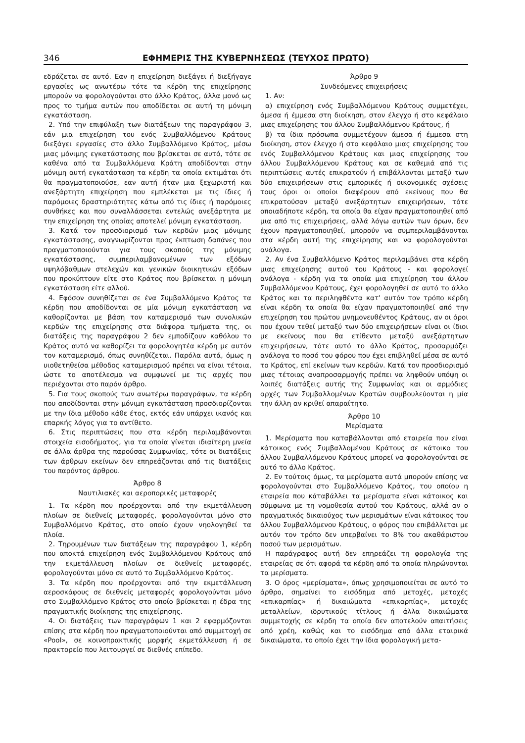346 ΕΦΗΜΕΡΙΣ ΤΗΣ ΚΥΒΕΡΝΗΣΕΩΣ (ΤΕΥΧΟΣ ΠΡΩΤΟ)
εδράζεται σε αυτό. Εαν η επιχείρηση διεξάγει ή διεξήγαγε εργασίες ως ανωτέρω τότε τα κέρδη της επιχείρησης μπορούν να φορολογούνται στο άλλο Κράτος, άλλα μονό ως προς το τμήμα αυτών που αποδίδεται σε αυτή τη μόνιμη εγκατάσταση.
2. Υπό την επιφύλαξη των διατάξεων της παραγράφου 3, εάν μια επιχείρηση του ενός Συμβαλλόμενου Κράτους διεξάγει εργασίες στο άλλο Συμβαλλόμενο Κράτος, μέσω μιας μόνιμης εγκατάστασης που βρίσκεται σε αυτό, τότε σε καθένα από τα Συμβαλλόμενα Κράτη αποδίδονται στην μόνιμη αυτή εγκατάσταση τα κέρδη τα οποία εκτιμάται ότι θα πραγματοποιούσε, εαν αυτή ήταν μια ξεχωριστή και ανεξάρτητη επιχείρηση που εμπλέκεται με τις ίδιες ή παρόμοιες δραστηριότητες κάτω από τις ίδιες ή παρόμοιες συνθήκες και που συναλλάσσεται εντελώς ανεξάρτητα με την επιχείρηση της οποίας αποτελεί μόνιμη εγκατάσταση.
3. Κατά τον προσδιορισμό των κερδών μιας μόνιμης εγκατάστασης, αναγνωρίζονται προς έκπτωση δαπάνες που πραγματοποιούνται για τους σκοπούς της μόνιμης εγκατάστασης, συμπεριλαμβανομένων των εξόδων υψηλόβαθμων στελεχών και γενικών διοικητικών εξόδων που προκύπτουν είτε στο Κράτος που βρίσκεται η μόνιμη εγκατάσταση είτε αλλού.
4. Εφόσον συνηθίζεται σε ένα Συμβαλλόμενο Κράτος τα κέρδη που αποδίδονται σε μία μόνιμη εγκατάσταση να καθορίζονται με βάση τον καταμερισμό των συνολικών κερδών της επιχείρησης στα διάφορα τμήματα της, οι διατάξεις της παραγράφου 2 δεν εμποδίζουν καθόλου το Κράτος αυτό να καθορίζει τα φορολογητέα κέρδη με αυτόν τον καταμερισμό, όπως συνηθίζεται. Παρόλα αυτά, όμως η υιοθετηθείσα μέθοδος καταμερισμού πρέπει να είναι τέτοια, ώστε το αποτέλεσμα να συμφωνεί με τις αρχές που περιέχονται στο παρόν άρθρο.
5. Για τους σκοπούς των ανωτέρω παραγράφων, τα κέρδη που αποδίδονται στην μόνιμη εγκατάσταση προσδιορίζονται με την ίδια μέθοδο κάθε έτος, εκτός εάν υπάρχει ικανός και επαρκής λόγος για το αντίθετο.
6. Στις περιπτώσεις που στα κέρδη περιλαμβάνονται στοιχεία εισοδήματος, για τα οποία γίνεται ιδιαίτερη μνεία σε άλλα άρθρα της παρούσας Συμφωνίας, τότε οι διατάξεις των άρθρων εκείνων δεν επηρεάζονται από τις διατάξεις του παρόντος άρθρου.
Άρθρο 8
Ναυτιλιακές και αεροπορικές μεταφορές
1. Τα κέρδη που προέρχονται από την εκμετάλλευση πλοίων σε διεθνείς μεταφορές, φορολογούνται μόνο στο Συμβαλλόμενο Κράτος, στο οποίο έχουν νηολογηθεί τα πλοία.
2. Τηρουμένων των διατάξεων της παραγράφου 1, κέρδη που αποκτά επιχείρηση ενός Συμβαλλόμενου Κράτους από την εκμετάλλευση πλοίων σε διεθνείς μεταφορές, φορολογούνται μόνο σε αυτό το Συμβαλλόμενο Κράτος.
3. Τα κέρδη που προέρχονται από την εκμετάλλευση αεροσκάφους σε διεθνείς μεταφορές φορολογούνται μόνο στο Συμβαλλόμενο Κράτος στο οποίο βρίσκεται η έδρα της πραγματικής διοίκησης της επιχείρησης.
4. Οι διατάξεις των παραγράφων 1 και 2 εφαρμόζονται επίσης στα κέρδη που πραγματοποιούνται από συμμετοχή σε «Pool», σε κοινοπρακτικής μορφής εκμετάλλευση ή σε πρακτορείο που λειτουργεί σε διεθνές επίπεδο.
Άρθρο 9
Συνδεόμενες επιχειρήσεις
1. Αν:
α) επιχείρηση ενός Συμβαλλόμενου Κράτους συμμετέχει, άμεσα ή έμμεσα στη διοίκηση, στον έλεγχο ή στο κεφάλαιο μιας επιχείρησης του άλλου Συμβαλλόμενου Κράτους, ή
β) τα ίδια πρόσωπα συμμετέχουν άμεσα ή έμμεσα στη διοίκηση, στον έλεγχο ή στο κεφάλαιο μιας επιχείρησης του ενός Συμβαλλόμενου Κράτους και μιας επιχείρησης του άλλου Συμβαλλόμενου Κράτους και σε καθεμιά από τις περιπτώσεις αυτές επικρατούν ή επιβάλλονται μεταξύ των δύο επιχειρήσεων στις εμπορικές ή οικονομικές σχέσεις τους όροι οι οποίοι διαφέρουν από εκείνους που θα επικρατούσαν μεταξύ ανεξάρτητων επιχειρήσεων, τότε οποιαδήποτε κέρδη, τα οποία θα είχαν πραγματοποιηθεί από μια από τις επιχειρήσεις, αλλά λόγω αυτών των όρων, δεν έχουν πραγματοποιηθεί, μπορούν να συμπεριλαμβάνονται στα κέρδη αυτή της επιχείρησης και να φορολογούνται ανάλογα.
2. Αν ένα Συμβαλλόμενο Κράτος περιλαμβάνει στα κέρδη μιας επιχείρησης αυτού του Κράτους - και φορολογεί ανάλογα - κέρδη για τα οποία μια επιχείρηση του άλλου Συμβαλλόμενου Κράτους, έχει φορολογηθεί σε αυτό το άλλο Κράτος και τα περιληφθέντα κατ' αυτόν τον τρόπο κέρδη είναι κέρδη τα οποία θα είχαν πραγματοποιηθεί από την επιχείρηση του πρώτου μνημονευθέντος Κράτους, αν οι όροι που έχουν τεθεί μεταξύ των δύο επιχειρήσεων είναι οι ίδιοι με εκείνους που θα ετίθεντο μεταξύ ανεξάρτητων επιχειρήσεων, τότε αυτό το άλλο Κράτος, προσαρμόζει ανάλογα το ποσό του φόρου που έχει επιβληθεί μέσα σε αυτό το Κράτος, επί εκείνων των κερδών. Κατά τον προσδιορισμό μιας τέτοιας αναπροσαρμογής πρέπει να ληφθούν υπόψη οι λοιπές διατάξεις αυτής της Συμφωνίας και οι αρμόδιες αρχές των Συμβαλλομένων Κρατών συμβουλεύονται η μία την άλλη αν κριθεί απαραίτητο.
Άρθρο 10
Μερίσματα
1. Μερίσματα που καταβάλλονται από εταιρεία που είναι κάτοικος ενός Συμβαλλομένου Κράτους σε κάτοικο του άλλου Συμβαλλόμενου Κράτους μπορεί να φορολογούνται σε αυτό το άλλο Κράτος.
2. Εν τούτοις όμως, τα μερίσματα αυτά μπορούν επίσης να φορολογούνται στο Συμβαλλόμενο Κράτος, του οποίου η εταιρεία που κάταβάλλει τα μερίσματα είναι κάτοικος και σύμφωνα με τη νομοθεσία αυτού του Κράτους, αλλά αν ο πραγματικός δικαιούχος των μερισμάτων είναι κάτοικος του άλλου Συμβαλλόμενου Κράτους, ο φόρος που επιβάλλεται με αυτόν τον τρόπο δεν υπερβαίνει το 8% του ακαθάριστου ποσού των μερισμάτων.
Η παράγραφος αυτή δεν επηρεάζει τη φορολογία της εταιρείας σε ότι αφορά τα κέρδη από τα οποία πληρώνονται τα μερίσματα.
3. Ο όρος «μερίσματα», όπως χρησιμοποιείται σε αυτό το άρθρο, σημαίνει το εισόδημα από μετοχές, μετοχές «επικαρπίας» ή δικαιώματα «επικαρπίας», μετοχές μεταλλείων, ιδρυτικούς τίτλους ή άλλα δικαιώματα συμμετοχής σε κέρδη τα οποία δεν αποτελούν απαιτήσεις από χρέη, καθώς και το εισόδημα από άλλα εταιρικά δικαιώματα, το οποίο έχει την ίδια φορολογική μετα-